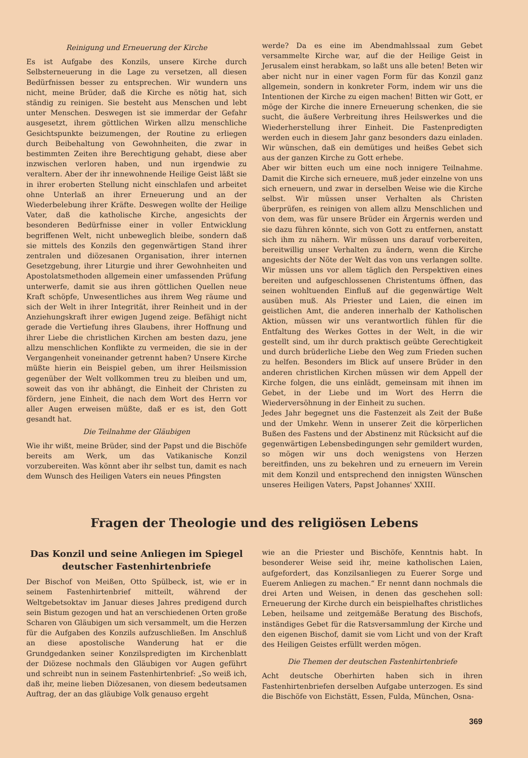Reinigung und Erneuerung der Kirche
Es ist Aufgabe des Konzils, unsere Kirche durch Selbsterneuerung in die Lage zu versetzen, all diesen Bedürfnissen besser zu entsprechen. Wir wundern uns nicht, meine Brüder, daß die Kirche es nötig hat, sich ständig zu reinigen. Sie besteht aus Menschen und lebt unter Menschen. Deswegen ist sie immerdar der Gefahr ausgesetzt, ihrem göttlichen Wirken allzu menschliche Gesichtspunkte beizumengen, der Routine zu erliegen durch Beibehaltung von Gewohnheiten, die zwar in bestimmten Zeiten ihre Berechtigung gehabt, diese aber inzwischen verloren haben, und nun irgendwie zu veraltern. Aber der ihr innewohnende Heilige Geist läßt sie in ihrer eroberten Stellung nicht einschlafen und arbeitet ohne Unterlaß an ihrer Erneuerung und an der Wiederbelebung ihrer Kräfte. Deswegen wollte der Heilige Vater, daß die katholische Kirche, angesichts der besonderen Bedürfnisse einer in voller Entwicklung begriffenen Welt, nicht unbeweglich bleibe, sondern daß sie mittels des Konzils den gegenwärtigen Stand ihrer zentralen und diözesanen Organisation, ihrer internen Gesetzgebung, ihrer Liturgie und ihrer Gewohnheiten und Apostolatsmethoden allgemein einer umfassenden Prüfung unterwerfe, damit sie aus ihren göttlichen Quellen neue Kraft schöpfe, Unwesentliches aus ihrem Weg räume und sich der Welt in ihrer Integrität, ihrer Reinheit und in der Anziehungskraft ihrer ewigen Jugend zeige. Befähigt nicht gerade die Vertiefung ihres Glaubens, ihrer Hoffnung und ihrer Liebe die christlichen Kirchen am besten dazu, jene allzu menschlichen Konflikte zu vermeiden, die sie in der Vergangenheit voneinander getrennt haben? Unsere Kirche müßte hierin ein Beispiel geben, um ihrer Heilsmission gegenüber der Welt vollkommen treu zu bleiben und um, soweit das von ihr abhängt, die Einheit der Christen zu fördern, jene Einheit, die nach dem Wort des Herrn vor aller Augen erweisen müßte, daß er es ist, den Gott gesandt hat.
Die Teilnahme der Gläubigen
Wie ihr wißt, meine Brüder, sind der Papst und die Bischöfe bereits am Werk, um das Vatikanische Konzil vorzubereiten. Was könnt aber ihr selbst tun, damit es nach dem Wunsch des Heiligen Vaters ein neues Pfingsten
werde? Da es eine im Abendmahlssaal zum Gebet versammelte Kirche war, auf die der Heilige Geist in Jerusalem einst herabkam, so laßt uns alle beten! Beten wir aber nicht nur in einer vagen Form für das Konzil ganz allgemein, sondern in konkreter Form, indem wir uns die Intentionen der Kirche zu eigen machen! Bitten wir Gott, er möge der Kirche die innere Erneuerung schenken, die sie sucht, die äußere Verbreitung ihres Heilswerkes und die Wiederherstellung ihrer Einheit. Die Fastenpredigten werden euch in diesem Jahr ganz besonders dazu einladen. Wir wünschen, daß ein demütiges und heißes Gebet sich aus der ganzen Kirche zu Gott erhebe.
Aber wir bitten euch um eine noch innigere Teilnahme. Damit die Kirche sich erneuere, muß jeder einzelne von uns sich erneuern, und zwar in derselben Weise wie die Kirche selbst. Wir müssen unser Verhalten als Christen überprüfen, es reinigen von allem allzu Menschlichen und von dem, was für unsere Brüder ein Ärgernis werden und sie dazu führen könnte, sich von Gott zu entfernen, anstatt sich ihm zu nähern. Wir müssen uns darauf vorbereiten, bereitwillig unser Verhalten zu ändern, wenn die Kirche angesichts der Nöte der Welt das von uns verlangen sollte. Wir müssen uns vor allem täglich den Perspektiven eines bereiten und aufgeschlossenen Christentums öffnen, das seinen wohltuenden Einfluß auf die gegenwärtige Welt ausüben muß. Als Priester und Laien, die einen im geistlichen Amt, die anderen innerhalb der Katholischen Aktion, müssen wir uns verantwortlich fühlen für die Entfaltung des Werkes Gottes in der Welt, in die wir gestellt sind, um ihr durch praktisch geübte Gerechtigkeit und durch brüderliche Liebe den Weg zum Frieden suchen zu helfen. Besonders im Blick auf unsere Brüder in den anderen christlichen Kirchen müssen wir dem Appell der Kirche folgen, die uns einlädt, gemeinsam mit ihnen im Gebet, in der Liebe und im Wort des Herrn die Wiederversöhnung in der Einheit zu suchen.
Jedes Jahr begegnet uns die Fastenzeit als Zeit der Buße und der Umkehr. Wenn in unserer Zeit die körperlichen Bußen des Fastens und der Abstinenz mit Rücksicht auf die gegenwärtigen Lebensbedingungen sehr gemildert wurden, so mögen wir uns doch wenigstens von Herzen bereitfinden, uns zu bekehren und zu erneuern im Verein mit dem Konzil und entsprechend den innigsten Wünschen unseres Heiligen Vaters, Papst Johannes' XXIII.
Fragen der Theologie und des religiösen Lebens
Das Konzil und seine Anliegen im Spiegel deutscher Fastenhirtenbriefe
Der Bischof von Meißen, Otto Spülbeck, ist, wie er in seinem Fastenhirtenbrief mitteilt, während der Weltgebetsoktav im Januar dieses Jahres predigend durch sein Bistum gezogen und hat an verschiedenen Orten große Scharen von Gläubigen um sich versammelt, um die Herzen für die Aufgaben des Konzils aufzuschließen. Im Anschluß an diese apostolische Wanderung hat er die Grundgedanken seiner Konzilspredigten im Kirchenblatt der Diözese nochmals den Gläubigen vor Augen geführt und schreibt nun in seinem Fastenhirtenbrief: „So weiß ich, daß ihr, meine lieben Diözesanen, von diesem bedeutsamen Auftrag, der an das gläubige Volk genauso ergeht
wie an die Priester und Bischöfe, Kenntnis habt. In besonderer Weise seid ihr, meine katholischen Laien, aufgefordert, das Konzilsanliegen zu Euerer Sorge und Euerem Anliegen zu machen.“ Er nennt dann nochmals die drei Arten und Weisen, in denen das geschehen soll: Erneuerung der Kirche durch ein beispielhaftes christliches Leben, heilsame und zeitgemäße Beratung des Bischofs, inständiges Gebet für die Ratsversammlung der Kirche und den eigenen Bischof, damit sie vom Licht und von der Kraft des Heiligen Geistes erfüllt werden mögen.
Die Themen der deutschen Fastenhirtenbriefe
Acht deutsche Oberhirten haben sich in ihren Fastenhirtenbriefen derselben Aufgabe unterzogen. Es sind die Bischöfe von Eichstätt, Essen, Fulda, München, Osna-
369